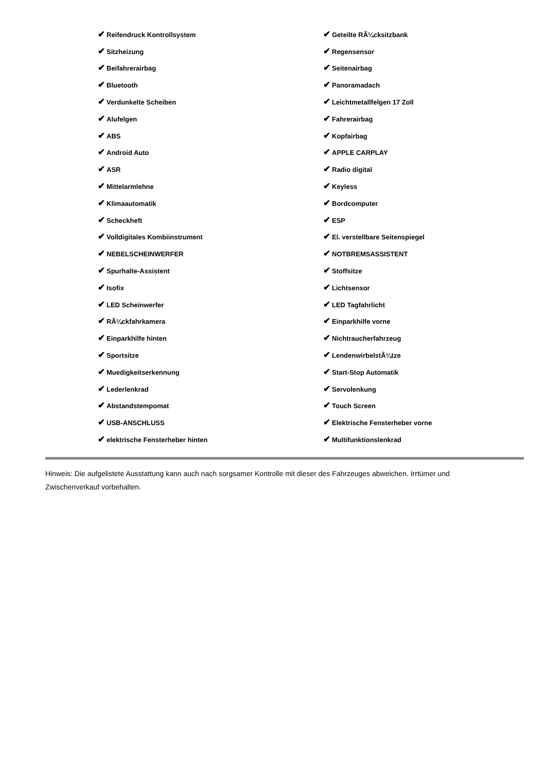| ✔ Reifendruck Kontrollsystem | ✔ Geteilte RÃ¼cksitzbank |
| ✔ Sitzheizung | ✔ Regensensor |
| ✔ Beifahrerairbag | ✔ Seitenairbag |
| ✔ Bluetooth | ✔ Panoramadach |
| ✔ Verdunkelte Scheiben | ✔ Leichtmetallfelgen 17 Zoll |
| ✔ Alufelgen | ✔ Fahrerairbag |
| ✔ ABS | ✔ Kopfairbag |
| ✔ Android Auto | ✔ APPLE CARPLAY |
| ✔ ASR | ✔ Radio digital |
| ✔ Mittelarmlehne | ✔ Keyless |
| ✔ Klimaautomatik | ✔ Bordcomputer |
| ✔ Scheckheft | ✔ ESP |
| ✔ Volldigitales Kombiinstrument | ✔ El. verstellbare Seitenspiegel |
| ✔ NEBELSCHEINWERFER | ✔ NOTBREMSASSISTENT |
| ✔ Spurhalte-Assistent | ✔ Stoffsitze |
| ✔ Isofix | ✔ Lichtsensor |
| ✔ LED Scheinwerfer | ✔ LED Tagfahrlicht |
| ✔ RÃ¼ckfahrkamera | ✔ Einparkhilfe vorne |
| ✔ Einparkhilfe hinten | ✔ Nichtraucherfahrzeug |
| ✔ Sportsitze | ✔ LendenwirbelstÃ¼tze |
| ✔ Muedigkeitserkennung | ✔ Start-Stop Automatik |
| ✔ Lederlenkrad | ✔ Servolenkung |
| ✔ Abstandstempomat | ✔ Touch Screen |
| ✔ USB-ANSCHLUSS | ✔ Elektrische Fensterheber vorne |
| ✔ elektrische Fensterheber hinten | ✔ Multifunktionslenkrad |
Hinweis: Die aufgelistete Ausstattung kann auch nach sorgsamer Kontrolle mit dieser des Fahrzeuges abweichen. Irrtümer und Zwischenverkauf vorbehalten.